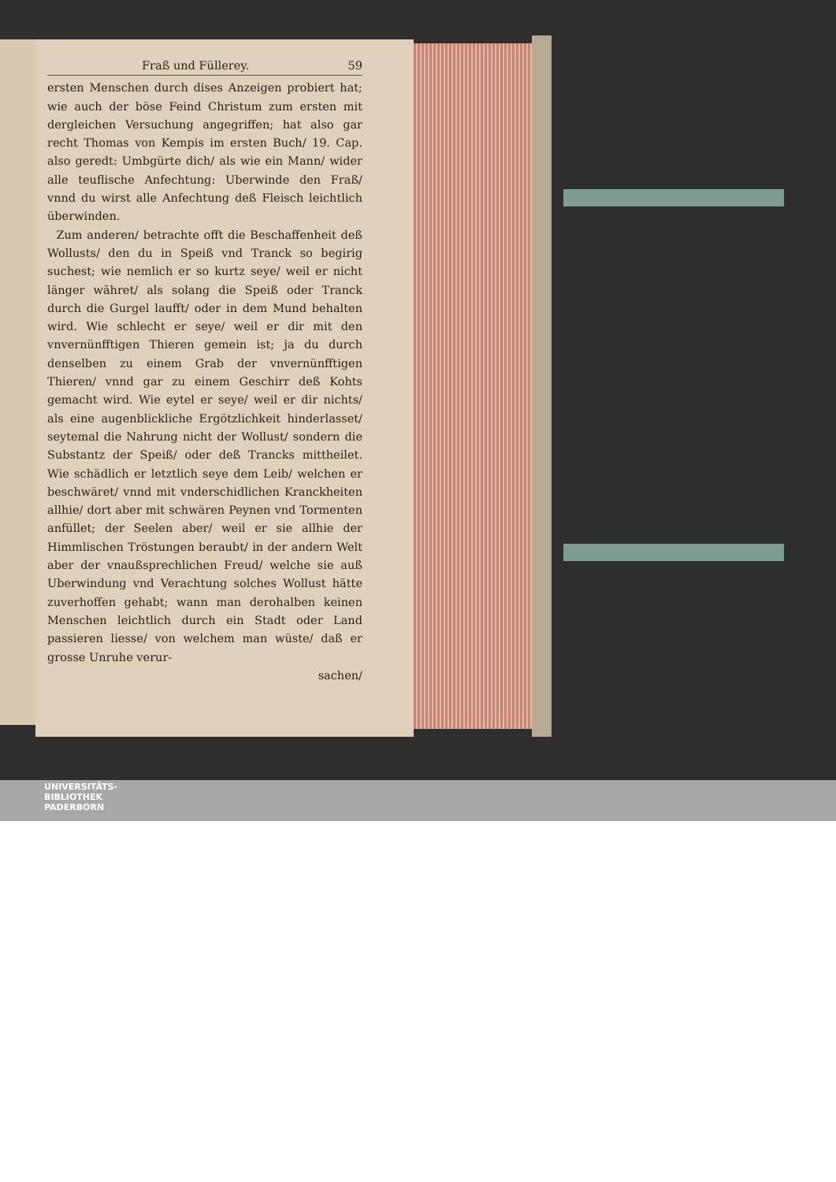Fraß und Füllerey. 59
ersten Menschen durch dises Anzeigen probiert hat; wie auch der böse Feind Christum zum ersten mit dergleichen Versuchung angegriffen; hat also gar recht Thomas von Kempis im ersten Buch/ 19. Cap. also geredt: Umbgürte dich/ als wie ein Mann/ wider alle teuflische Anfechtung: Uberwinde den Fraß/ vnnd du wirst alle Anfechtung deß Fleisch leichtlich überwinden.
Zum anderen/ betrachte offt die Beschaffenheit deß Wollusts/ den du in Speiß vnd Tranck so begirig suchest; wie nemlich er so kurtz seye/ weil er nicht länger währet/ als solang die Speiß oder Tranck durch die Gurgel laufft/ oder in dem Mund behalten wird. Wie schlecht er seye/ weil er dir mit den vnvernünfftigen Thieren gemein ist; ja du durch denselben zu einem Grab der vnvernünfftigen Thieren/ vnnd gar zu einem Geschirr deß Kohts gemacht wird. Wie eytel er seye/ weil er dir nichts/ als eine augenblickliche Ergötzlichkeit hinderlasset/ seytemal die Nahrung nicht der Wollust/ sondern die Substantz der Speiß/ oder deß Trancks mittheilet. Wie schädlich er letztlich seye dem Leib/ welchen er beschwäret/ vnnd mit vnderschidlichen Kranckheiten allhie/ dort aber mit schwären Peynen vnd Tormenten anfüllet; der Seelen aber/ weil er sie allhie der Himmlischen Tröstungen beraubt/ in der andern Welt aber der vnaußsprechlichen Freud/ welche sie auß Uberwindung vnd Verachtung solches Wollust hätte zuverhoffen gehabt; wann man derohalben keinen Menschen leichtlich durch ein Stadt oder Land passieren liesse/ von welchem man wüste/ daß er grosse Unruhe verur-
sachen/
UNIVERSITÄTS-
BIBLIOTHEK
PADERBORN